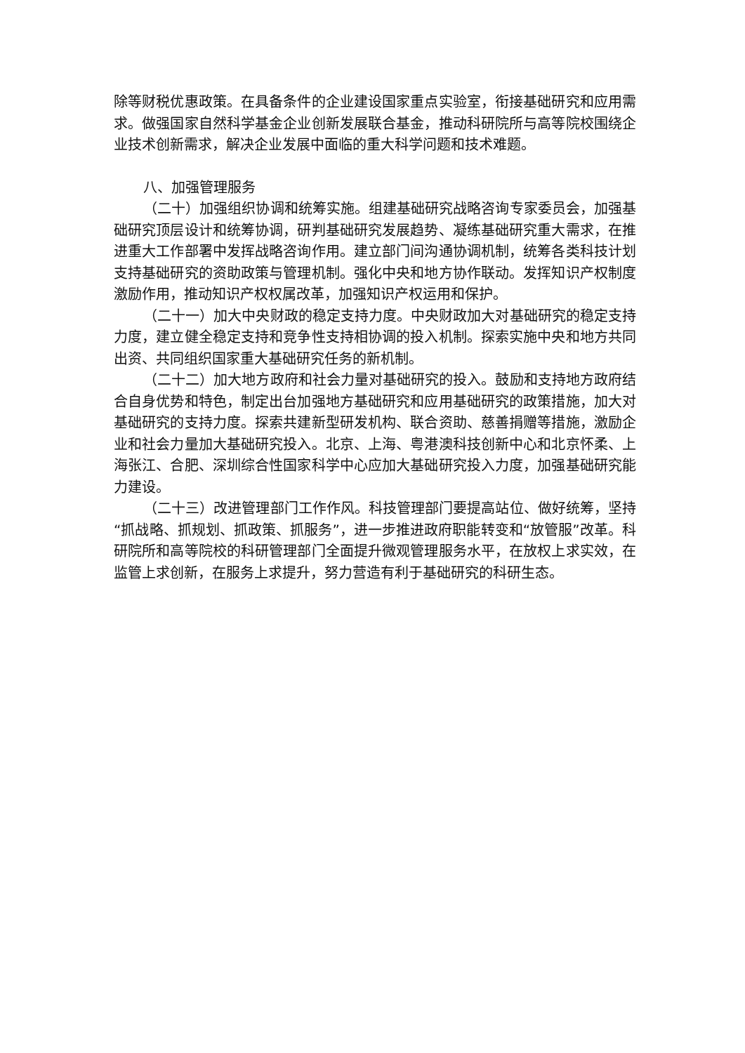除等财税优惠政策。在具备条件的企业建设国家重点实验室，衔接基础研究和应用需求。做强国家自然科学基金企业创新发展联合基金，推动科研院所与高等院校围绕企业技术创新需求，解决企业发展中面临的重大科学问题和技术难题。
八、加强管理服务
（二十）加强组织协调和统筹实施。组建基础研究战略咨询专家委员会，加强基础研究顶层设计和统筹协调，研判基础研究发展趋势、凝练基础研究重大需求，在推进重大工作部署中发挥战略咨询作用。建立部门间沟通协调机制，统筹各类科技计划支持基础研究的资助政策与管理机制。强化中央和地方协作联动。发挥知识产权制度激励作用，推动知识产权权属改革，加强知识产权运用和保护。
（二十一）加大中央财政的稳定支持力度。中央财政加大对基础研究的稳定支持力度，建立健全稳定支持和竞争性支持相协调的投入机制。探索实施中央和地方共同出资、共同组织国家重大基础研究任务的新机制。
（二十二）加大地方政府和社会力量对基础研究的投入。鼓励和支持地方政府结合自身优势和特色，制定出台加强地方基础研究和应用基础研究的政策措施，加大对基础研究的支持力度。探索共建新型研发机构、联合资助、慈善捐赠等措施，激励企业和社会力量加大基础研究投入。北京、上海、粤港澳科技创新中心和北京怀柔、上海张江、合肥、深圳综合性国家科学中心应加大基础研究投入力度，加强基础研究能力建设。
（二十三）改进管理部门工作作风。科技管理部门要提高站位、做好统筹，坚持“抓战略、抓规划、抓政策、抓服务”，进一步推进政府职能转变和“放管服”改革。科研院所和高等院校的科研管理部门全面提升微观管理服务水平，在放权上求实效，在监管上求创新，在服务上求提升，努力营造有利于基础研究的科研生态。